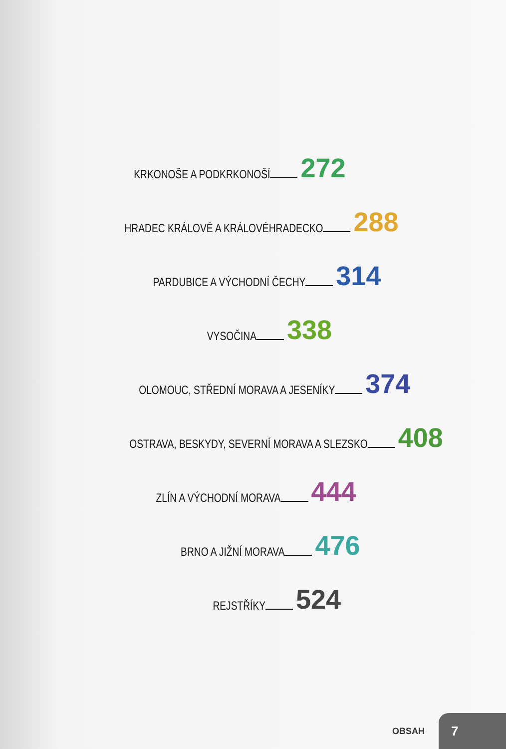KRKONOŠE A PODKRKONOŠÍ 272
HRADEC KRÁLOVÉ A KRÁLOVÉHRADECKO 288
PARDUBICE A VÝCHODNÍ ČECHY 314
VYSOČINA 338
OLOMOUC, STŘEDNÍ MORAVA A JESENÍKY 374
OSTRAVA, BESKYDY, SEVERNÍ MORAVA A SLEZSKO 408
ZLÍN A VÝCHODNÍ MORAVA 444
BRNO A JIŽNÍ MORAVA 476
REJSTŘÍKY 524
OBSAH 7